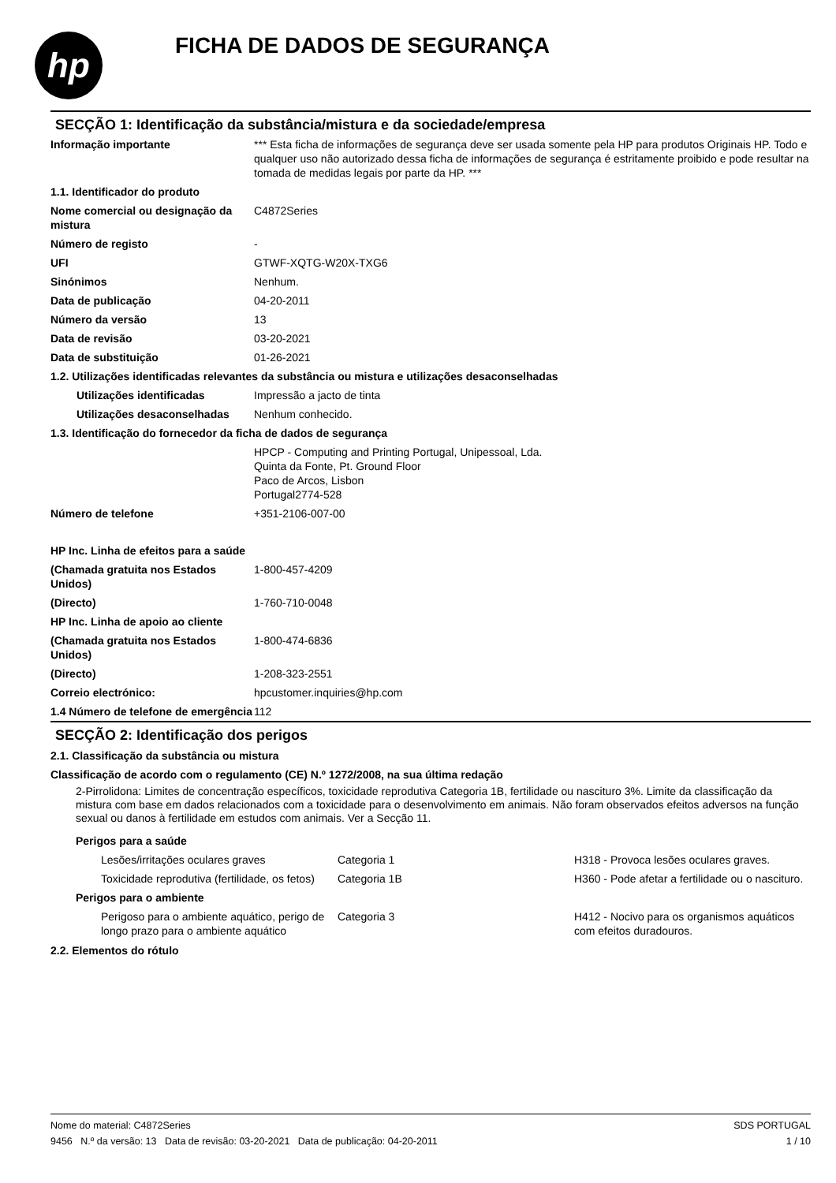hp
FICHA DE DADOS DE SEGURANÇA
SECÇÃO 1: Identificação da substância/mistura e da sociedade/empresa
| Informação importante | *** Esta ficha de informações de segurança deve ser usada somente pela HP para produtos Originais HP. Todo e qualquer uso não autorizado dessa ficha de informações de segurança é estritamente proibido e pode resultar na tomada de medidas legais por parte da HP. *** |
| 1.1. Identificador do produto | |
| Nome comercial ou designação da mistura | C4872Series |
| Número de registo | - |
| UFI | GTWF-XQTG-W20X-TXG6 |
| Sinónimos | Nenhum. |
| Data de publicação | 04-20-2011 |
| Número da versão | 13 |
| Data de revisão | 03-20-2021 |
| Data de substituição | 01-26-2021 |
| 1.2. Utilizações identificadas relevantes da substância ou mistura e utilizações desaconselhadas | |
| Utilizações identificadas | Impressão a jacto de tinta |
| Utilizações desaconselhadas | Nenhum conhecido. |
| 1.3. Identificação do fornecedor da ficha de dados de segurança | |
| | HPCP - Computing and Printing Portugal, Unipessoal, Lda. Quinta da Fonte, Pt. Ground Floor Paco de Arcos, Lisbon Portugal2774-528 |
| Número de telefone | +351-2106-007-00 |
| HP Inc. Linha de efeitos para a saúde | |
| (Chamada gratuita nos Estados Unidos) | 1-800-457-4209 |
| (Directo) | 1-760-710-0048 |
| HP Inc. Linha de apoio ao cliente | |
| (Chamada gratuita nos Estados Unidos) | 1-800-474-6836 |
| (Directo) | 1-208-323-2551 |
| Correio electrónico: | hpcustomer.inquiries@hp.com |
| 1.4 Número de telefone de emergência | 112 |
SECÇÃO 2: Identificação dos perigos
2.1. Classificação da substância ou mistura
Classificação de acordo com o regulamento (CE) N.º 1272/2008, na sua última redação
2-Pirrolidona: Limites de concentração específicos, toxicidade reprodutiva Categoria 1B, fertilidade ou nascituro 3%. Limite da classificação da mistura com base em dados relacionados com a toxicidade para o desenvolvimento em animais. Não foram observados efeitos adversos na função sexual ou danos à fertilidade em estudos com animais. Ver a Secção 11.
| Perigos para a saúde | | |
| Lesões/irritações oculares graves | Categoria 1 | H318 - Provoca lesões oculares graves. |
| Toxicidade reprodutiva (fertilidade, os fetos) | Categoria 1B | H360 - Pode afetar a fertilidade ou o nascituro. |
| Perigos para o ambiente | | |
| Perigoso para o ambiente aquático, perigo de longo prazo para o ambiente aquático | Categoria 3 | H412 - Nocivo para os organismos aquáticos com efeitos duradouros. |
2.2. Elementos do rótulo
Nome do material: C4872Series
9456 N.º da versão: 13 Data de revisão: 03-20-2021 Data de publicação: 04-20-2011
SDS PORTUGAL
1 / 10